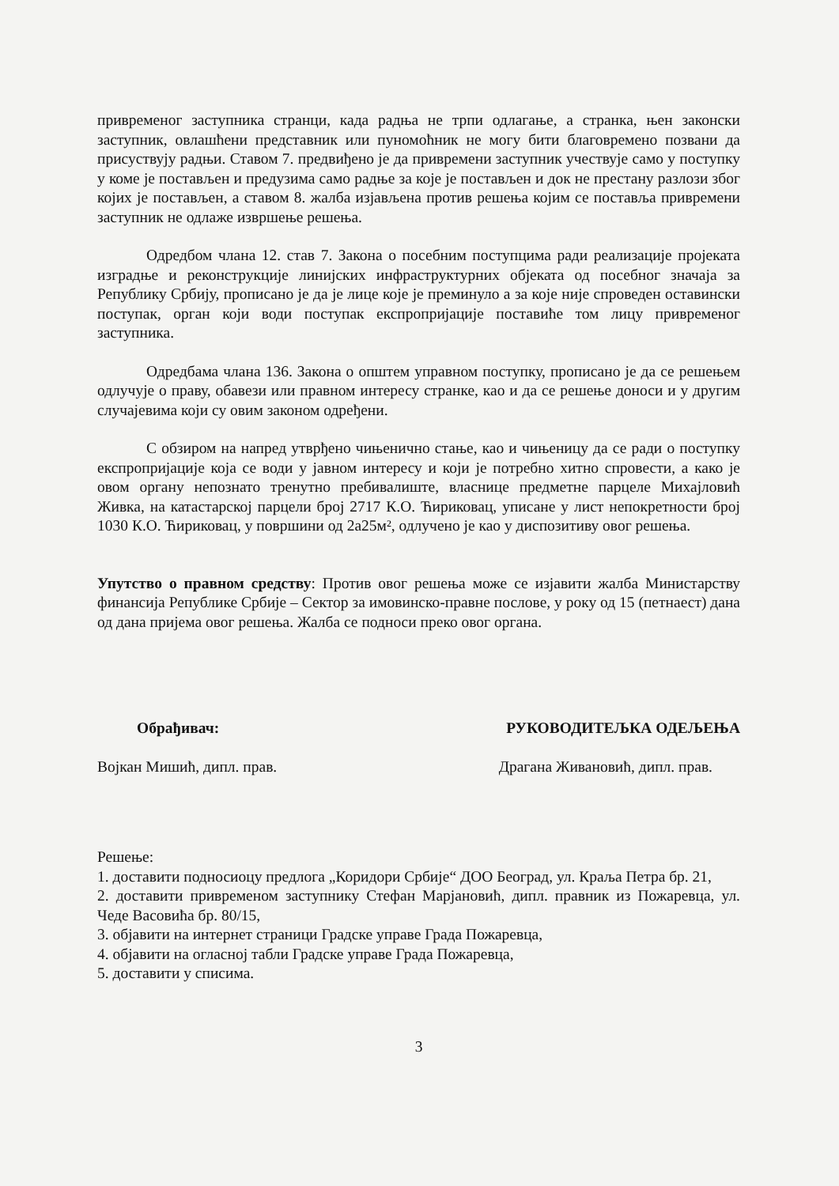привременог заступника странци, када радња не трпи одлагање, а странка, њен законски заступник, овлашћени представник или пуномоћник не могу бити благовремено позвани да присуствују радњи. Ставом 7. предвиђено је да привремени заступник учествује само у поступку у коме је постављен и предузима само радње за које је постављен и док не престану разлози због којих је постављен, а ставом 8. жалба изјављена против решења којим се поставља привремени заступник не одлаже извршење решења.
Одредбом члана 12. став 7. Закона о посебним поступцима ради реализације пројеката изградње и реконструкције линијских инфраструктурних објеката од посебног значаја за Републику Србију, прописано је да је лице које је преминуло а за које није спроведен оставински поступак, орган који води поступак експропријације поставиће том лицу привременог заступника.
Одредбама члана 136. Закона о општем управном поступку, прописано је да се решењем одлучује о праву, обавези или правном интересу странке, као и да се решење доноси и у другим случајевима који су овим законом одређени.
С обзиром на напред утврђено чињенично стање, као и чињеницу да се ради о поступку експропријације која се води у јавном интересу и који је потребно хитно спровести, а како је овом органу непознато тренутно пребивалиште, власнице предметне парцеле Михајловић Живка, на катастарској парцели број 2717 К.О. Ћириковац, уписане у лист непокретности број 1030 К.О. Ћириковац, у површини од 2а25м², одлучено је као у диспозитиву овог решења.
Упутство о правном средству: Против овог решења може се изјавити жалба Министарству финансија Републике Србије – Сектор за имовинско-правне послове, у року од 15 (петнаест) дана од дана пријема овог решења. Жалба се подноси преко овог органа.
Обрађивач: РУКОВОДИТЕЉКА ОДЕЉЕЊА
Војкан Мишић, дипл. прав. Драгана Живановић, дипл. прав.
Решење:
1. доставити подносиоцу предлога „Коридори Србије“ ДОО Београд, ул. Краља Петра бр. 21,
2. доставити привременом заступнику Стефан Марјановић, дипл. правник из Пожаревца, ул. Чеде Васовића бр. 80/15,
3. објавити на интернет страници Градске управе Града Пожаревца,
4. објавити на огласној табли Градске управе Града Пожаревца,
5. доставити у списима.
3